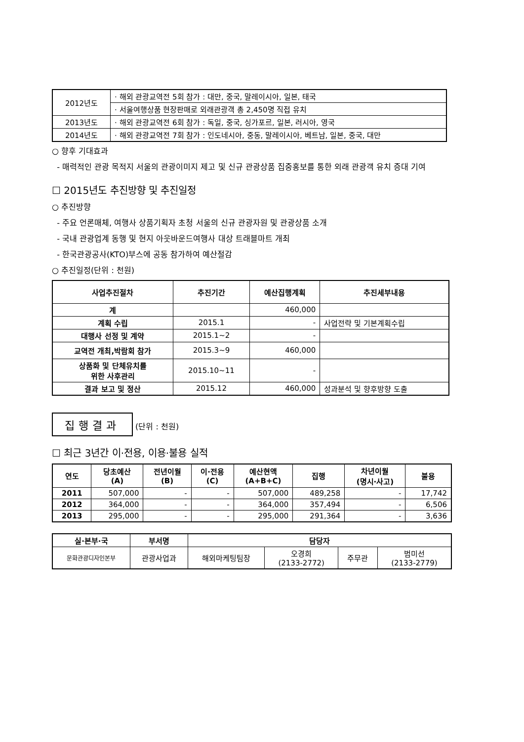| 2012년도 | · 해외 관광교역전 5회 참가 : 대만, 중국, 말레이시아, 일본, 태국 |
| | · 서울여행상품 현장판매로 외래관광객 총 2,450명 직접 유치 |
| 2013년도 | · 해외 관광교역전 6회 참가 : 독일, 중국, 싱가포르, 일본, 러시아, 영국 |
| 2014년도 | · 해외 관광교역전 7회 참가 : 인도네시아, 중동, 말레이시아, 베트남, 일본, 중국, 대만 |
○ 향후 기대효과
- 매력적인 관광 목적지 서울의 관광이미지 제고 및 신규 관광상품 집중홍보를 통한 외래 관광객 유치 증대 기여
☐ 2015년도 추진방향 및 추진일정
○ 추진방향
- 주요 언론매체, 여행사 상품기획자 초청 서울의 신규 관광자원 및 관광상품 소개
- 국내 관광업계 동행 및 현지 아웃바운드여행사 대상 트래블마트 개최
- 한국관광공사(KTO)부스에 공동 참가하여 예산절감
○ 추진일정(단위 : 천원)
| 사업추진절차 | 추진기간 | 예산집행계획 | 추진세부내용 |
| --- | --- | --- | --- |
| 계 | | 460,000 | |
| 계획 수립 | 2015.1 | - | 사업전략 및 기본계획수립 |
| 대행사 선정 및 계약 | 2015.1~2 | - | |
| 교역전 개최,박람회 참가 | 2015.3~9 | 460,000 | |
| 상품화 및 단체유치를 위한 사후관리 | 2015.10~11 | - | |
| 결과 보고 및 정산 | 2015.12 | 460,000 | 성과분석 및 향후방향 도출 |
집행결과 (단위 : 천원)
☐ 최근 3년간 이·전용, 이용·불용 실적
| 연도 | 당초예산 (A) | 전년이월 (B) | 이·전용 (C) | 예산현액 (A+B+C) | 집행 | 차년이월 (명시·사고) | 불용 |
| --- | --- | --- | --- | --- | --- | --- | --- |
| 2011 | 507,000 | - | - | 507,000 | 489,258 | - | 17,742 |
| 2012 | 364,000 | - | - | 364,000 | 357,494 | - | 6,506 |
| 2013 | 295,000 | - | - | 295,000 | 291,364 | - | 3,636 |
| 실·본부·국 | 부서명 | 담당자 | | | |
| --- | --- | --- | --- | --- | --- |
| 문화관광디자인본부 | 관광사업과 | 해외마케팅팀장 | 오경희 (2133-2772) | 주무관 | 범미선 (2133-2779) |